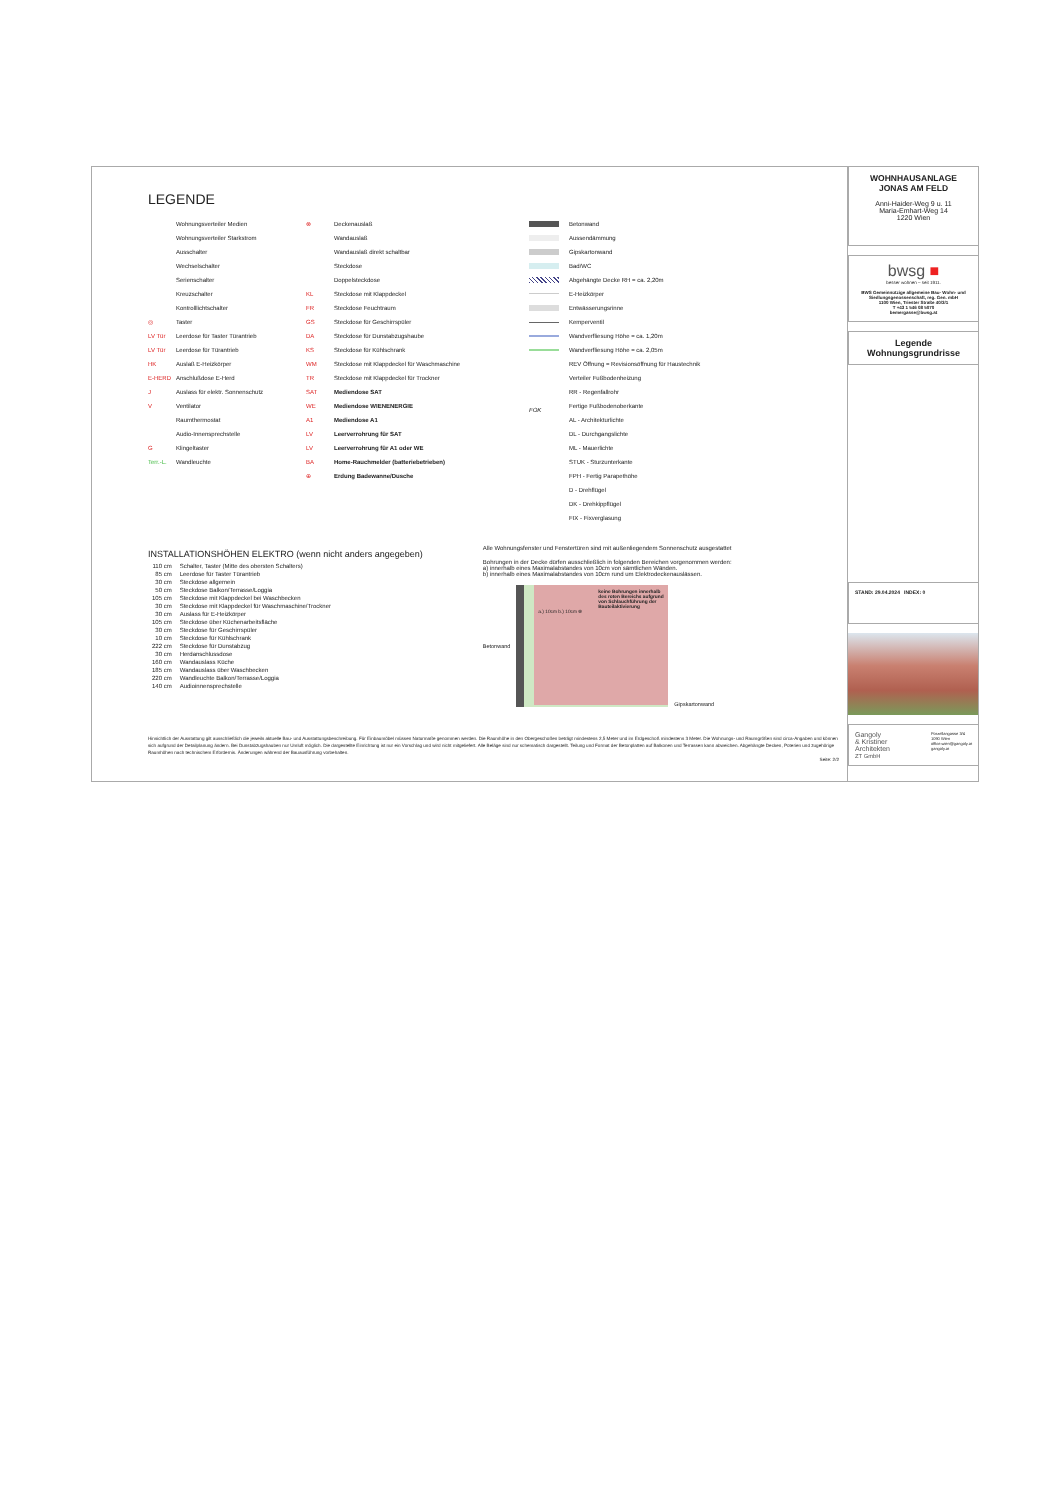LEGENDE
Wohnungsverteiler Medien
Wohnungsverteiler Starkstrom
Ausschalter
Wechselschalter
Serienschalter
Kreuzschalter
Kontrolllichtschalter
◎ Taster
LV Tür Leerdose für Taster Türantrieb
LV Tür Leerdose für Türantrieb
HK Auslaß E-Heizkörper
E-HERD Anschlußdose E-Herd
J Auslass für elektr. Sonnenschutz
V Ventilator
Raumthermostat
Audio-Innensprechstelle
G Klingeltaster
Terr.-L. Wandleuchte
⊗ Deckenauslaß
Wandauslaß
Wandauslaß direkt schaltbar
Steckdose
Doppelsteckdose
KL Steckdose mit Klappdeckel
FR Steckdose Feuchtraum
GS Steckdose für Geschirrspüler
DA Steckdose für Dunstabzugshaube
KS Steckdose für Kühlschrank
WM Steckdose mit Klappdeckel für Waschmaschine
TR Steckdose mit Klappdeckel für Trockner
SAT Mediendose SAT
WE Mediendose WIENENERGIE
A1 Mediendose A1
LV Leerverrohrung für SAT
LV Leerverrohrung für A1 oder WE
BA Home-Rauchmelder (batteriebetrieben)
⊕ Erdung Badewanne/Dusche
Betonwand
Aussendämmung
Gipskartonwand
Bad/WC
Abgehängte Decke RH = ca. 2,20m
E-Heizkörper
Entwässerungsrinne
Kemperventil
Wandverfliesung Höhe = ca. 1,20m
Wandverfliesung Höhe = ca. 2,05m
REV Öffnung = Revisionsöffnung für Haustechnik
Verteiler Fußbodenheizung
RR - Regenfallrohr
FOK Fertige Fußbodenoberkante
AL - Architekturlichte
DL - Durchgangslichte
ML - Mauerlichte
STUK - Sturzunterkante
FPH - Fertig Parapethöhe
D - Drehflügel
DK - Drehkippflügel
FIX - Fixverglasung
INSTALLATIONSHÖHEN ELEKTRO (wenn nicht anders angegeben)
| 110 cm | Schalter, Taster (Mitte des obersten Schalters) |
| 85 cm | Leerdose für Taster Türantrieb |
| 30 cm | Steckdose allgemein |
| 50 cm | Steckdose Balkon/Terrasse/Loggia |
| 105 cm | Steckdose mit Klappdeckel bei Waschbecken |
| 30 cm | Steckdose mit Klappdeckel für Waschmaschine/Trockner |
| 30 cm | Auslass für E-Heizkörper |
| 105 cm | Steckdose über Küchenarbeitsfläche |
| 30 cm | Steckdose für Geschirrspüler |
| 10 cm | Steckdose für Kühlschrank |
| 222 cm | Steckdose für Dunstabzug |
| 30 cm | Herdanschlussdose |
| 160 cm | Wandauslass Küche |
| 185 cm | Wandauslass über Waschbecken |
| 220 cm | Wandleuchte Balkon/Terrasse/Loggia |
| 140 cm | Audioinnensprechstelle |
Alle Wohnungsfenster und Fenstertüren sind mit außenliegendem Sonnenschutz ausgestattet
Bohrungen in der Decke dürfen ausschließlich in folgenden Bereichen vorgenommen werden:
a) innerhalb eines Maximalabstandes von 10cm von sämtlichen Wänden.
b) innerhalb eines Maximalabstandes von 10cm rund um Elektrodeckenauslässen.
Betonwand
keine Bohrungen innerhalb des roten Bereichs aufgrund von Schlauchführung der Bauteilaktivierung
a.) 10cm b.) 10cm ⊗
Gipskartonwand
Hinsichtlich der Ausstattung gilt ausschließlich die jeweils aktuelle Bau- und Ausstattungsbeschreibung. Für Einbaumöbel müssen Naturmaße genommen werden. Die Raumhöhe in den Obergeschoßen beträgt mindestens 2,5 Meter und im Erdgeschoß mindestens 3 Meter. Die Wohnungs- und Raumgrößen sind circa-Angaben und können sich aufgrund der Detailplanung ändern. Bei Dunstabzugshauben nur Umluft möglich. Die dargestellte Einrichtung ist nur ein Vorschlag und wird nicht mitgeliefert. Alle Beläge sind nur schematisch dargestellt. Teilung und Format der Betonplatten auf Balkonen und Terrassen kann abweichen. Abgehängte Decken, Poterien und zugehörige Raumhöhen nach technischem Erfordernis. Änderungen während der Bauausführung vorbehalten.
Seite: 2/2
WOHNHAUSANLAGE
JONAS AM FELD
Anni-Haider-Weg 9 u. 11
Maria-Emhart-Weg 14
1220 Wien
bwsg ■
besser wohnen – seit 1911.
BWS Gemeinnützige allgemeine Bau- Wohn- und Siedlungsgenossenschaft, reg. Gen. mbH
1100 Wien, Triester Straße 40/3/1
T +43 1 546 08 5070
bemergasse@bwsg.at
Legende
Wohnungsgrundrisse
STAND: 29.04.2024 INDEX: 0
Gangoly
& Kristiner
Architekten
ZT GmbH
Porzellangasse 3/4
1090 Wien
office.wien@gangoly.at
gangoly.at